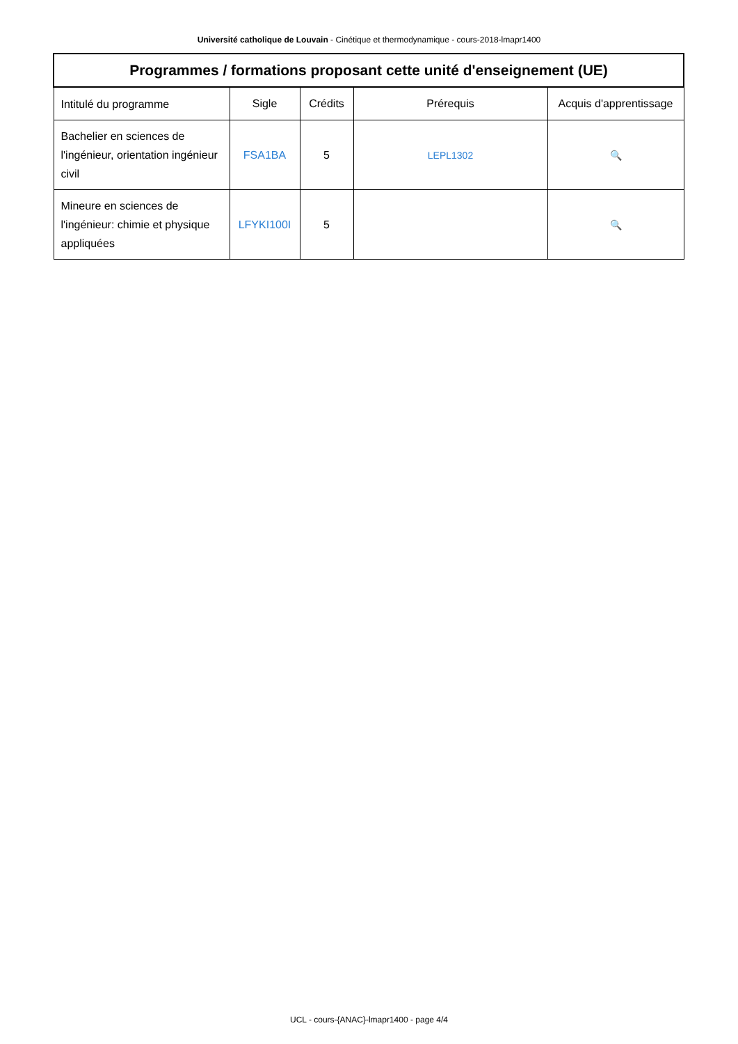Université catholique de Louvain - Cinétique et thermodynamique - cours-2018-lmapr1400
| Programmes / formations proposant cette unité d'enseignement (UE) | | | | |
| --- | --- | --- | --- | --- |
| Intitulé du programme | Sigle | Crédits | Prérequis | Acquis d'apprentissage |
| Bachelier en sciences de l'ingénieur, orientation ingénieur civil | FSA1BA | 5 | LEPL1302 | 🔍 |
| Mineure en sciences de l'ingénieur: chimie et physique appliquées | LFYKI100I | 5 | | 🔍 |
UCL - cours-{ANAC}-lmapr1400 - page 4/4